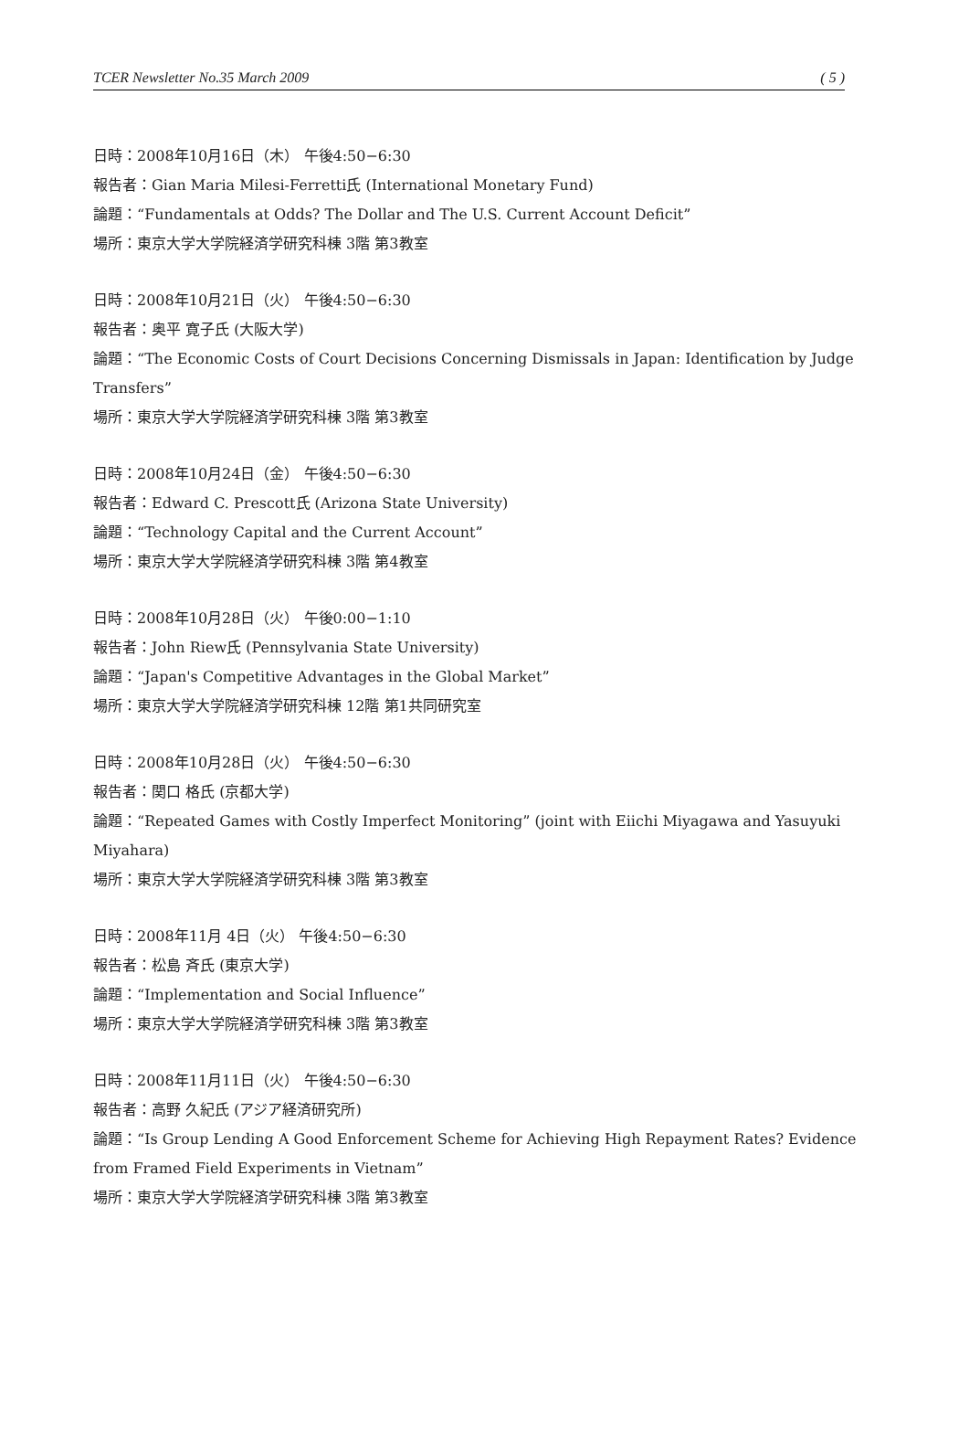TCER Newsletter No.35 March 2009 ( 5 )
日時：2008年10月16日（木） 午後4:50−6:30
報告者：Gian Maria Milesi-Ferretti氏 (International Monetary Fund)
論題：“Fundamentals at Odds? The Dollar and The U.S. Current Account Deficit”
場所：東京大学大学院経済学研究科棟 3階 第3教室
日時：2008年10月21日（火） 午後4:50−6:30
報告者：奥平 寛子氏 (大阪大学)
論題：“The Economic Costs of Court Decisions Concerning Dismissals in Japan: Identification by Judge Transfers”
場所：東京大学大学院経済学研究科棟 3階 第3教室
日時：2008年10月24日（金） 午後4:50−6:30
報告者：Edward C. Prescott氏 (Arizona State University)
論題：“Technology Capital and the Current Account”
場所：東京大学大学院経済学研究科棟 3階 第4教室
日時：2008年10月28日（火） 午後0:00−1:10
報告者：John Riew氏 (Pennsylvania State University)
論題：“Japan's Competitive Advantages in the Global Market”
場所：東京大学大学院経済学研究科棟 12階 第1共同研究室
日時：2008年10月28日（火） 午後4:50−6:30
報告者：関口 格氏 (京都大学)
論題：“Repeated Games with Costly Imperfect Monitoring” (joint with Eiichi Miyagawa and Yasuyuki Miyahara)
場所：東京大学大学院経済学研究科棟 3階 第3教室
日時：2008年11月 4日（火） 午後4:50−6:30
報告者：松島 斉氏 (東京大学)
論題：“Implementation and Social Influence”
場所：東京大学大学院経済学研究科棟 3階 第3教室
日時：2008年11月11日（火） 午後4:50−6:30
報告者：高野 久紀氏 (アジア経済研究所)
論題：“Is Group Lending A Good Enforcement Scheme for Achieving High Repayment Rates? Evidence from Framed Field Experiments in Vietnam”
場所：東京大学大学院経済学研究科棟 3階 第3教室